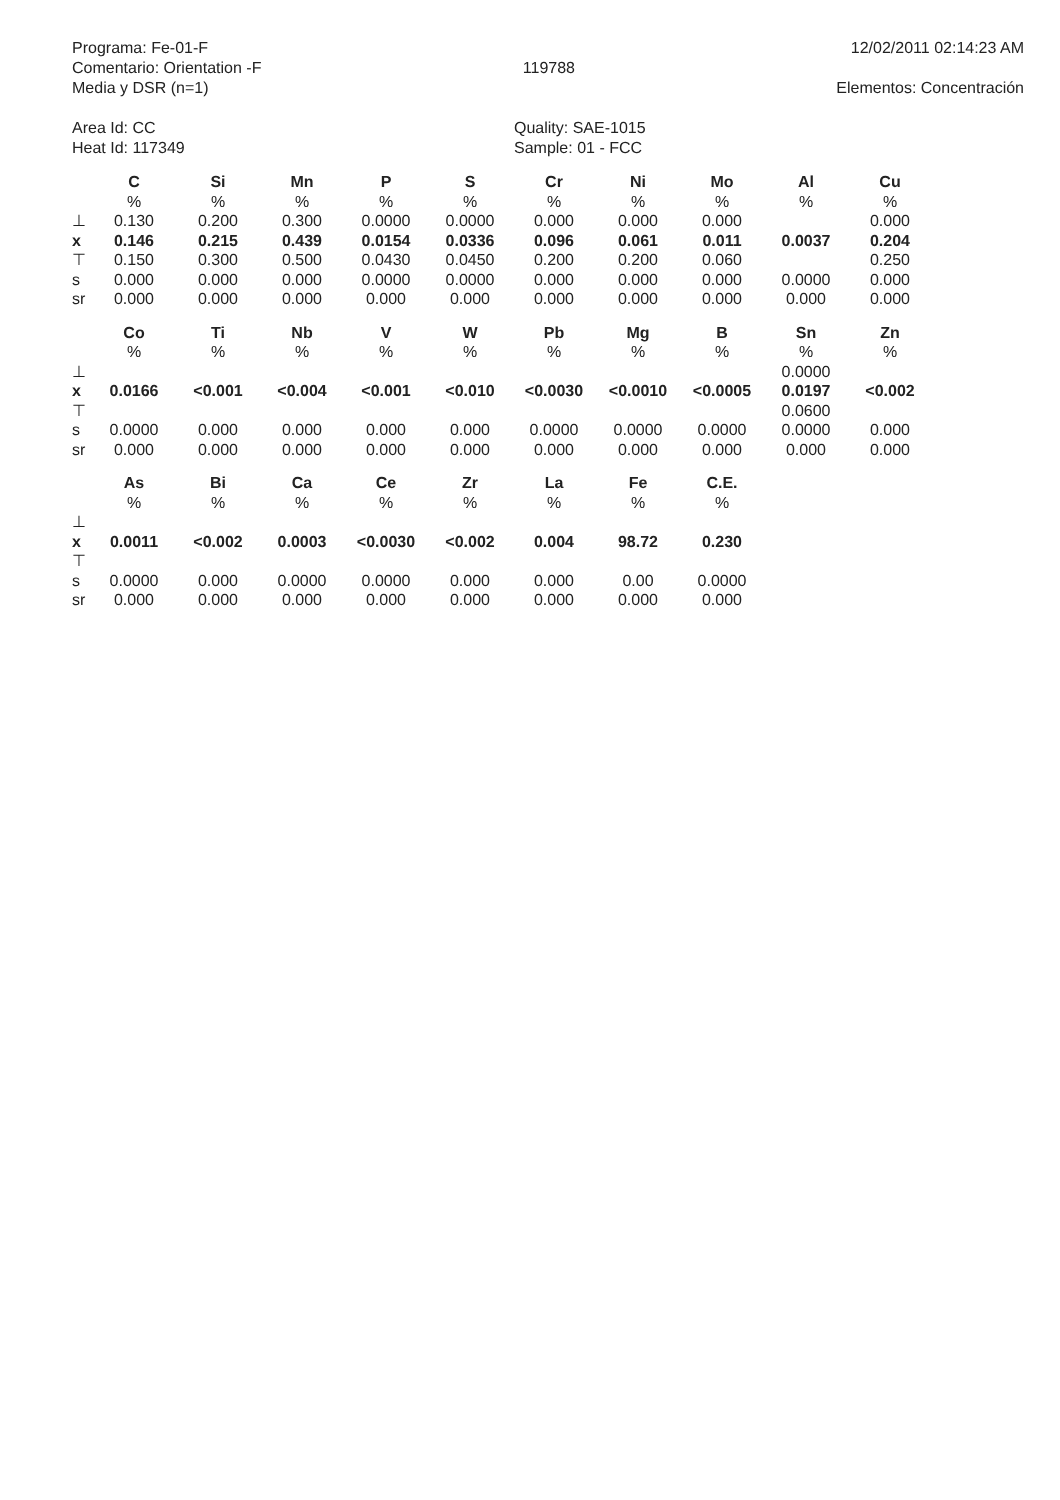Programa: Fe-01-F
Comentario: Orientation -F
Media y DSR (n=1)
119788
12/02/2011 02:14:23 AM
Elementos: Concentración
Area Id: CC
Heat Id: 117349
Quality: SAE-1015
Sample: 01 - FCC
| | C | Si | Mn | P | S | Cr | Ni | Mo | Al | Cu |
| | % | % | % | % | % | % | % | % | % | % |
| ⊥ | 0.130 | 0.200 | 0.300 | 0.0000 | 0.0000 | 0.000 | 0.000 | 0.000 | | 0.000 |
| x | 0.146 | 0.215 | 0.439 | 0.0154 | 0.0336 | 0.096 | 0.061 | 0.011 | 0.0037 | 0.204 |
| ⊤ | 0.150 | 0.300 | 0.500 | 0.0430 | 0.0450 | 0.200 | 0.200 | 0.060 | | 0.250 |
| s | 0.000 | 0.000 | 0.000 | 0.0000 | 0.0000 | 0.000 | 0.000 | 0.000 | 0.0000 | 0.000 |
| sr | 0.000 | 0.000 | 0.000 | 0.000 | 0.000 | 0.000 | 0.000 | 0.000 | 0.000 | 0.000 |
| | Co | Ti | Nb | V | W | Pb | Mg | B | Sn | Zn |
| | % | % | % | % | % | % | % | % | % | % |
| ⊥ | | | | | | | | | 0.0000 | |
| x | 0.0166 | <0.001 | <0.004 | <0.001 | <0.010 | <0.0030 | <0.0010 | <0.0005 | 0.0197 | <0.002 |
| ⊤ | | | | | | | | | 0.0600 | |
| s | 0.0000 | 0.000 | 0.000 | 0.000 | 0.000 | 0.0000 | 0.0000 | 0.0000 | 0.0000 | 0.000 |
| sr | 0.000 | 0.000 | 0.000 | 0.000 | 0.000 | 0.000 | 0.000 | 0.000 | 0.000 | 0.000 |
| | As | Bi | Ca | Ce | Zr | La | Fe | C.E. |
| | % | % | % | % | % | % | % | % |
| ⊥ | | | | | | | | |
| x | 0.0011 | <0.002 | 0.0003 | <0.0030 | <0.002 | 0.004 | 98.72 | 0.230 |
| ⊤ | | | | | | | | |
| s | 0.0000 | 0.000 | 0.0000 | 0.0000 | 0.000 | 0.000 | 0.00 | 0.0000 |
| sr | 0.000 | 0.000 | 0.000 | 0.000 | 0.000 | 0.000 | 0.000 | 0.000 |